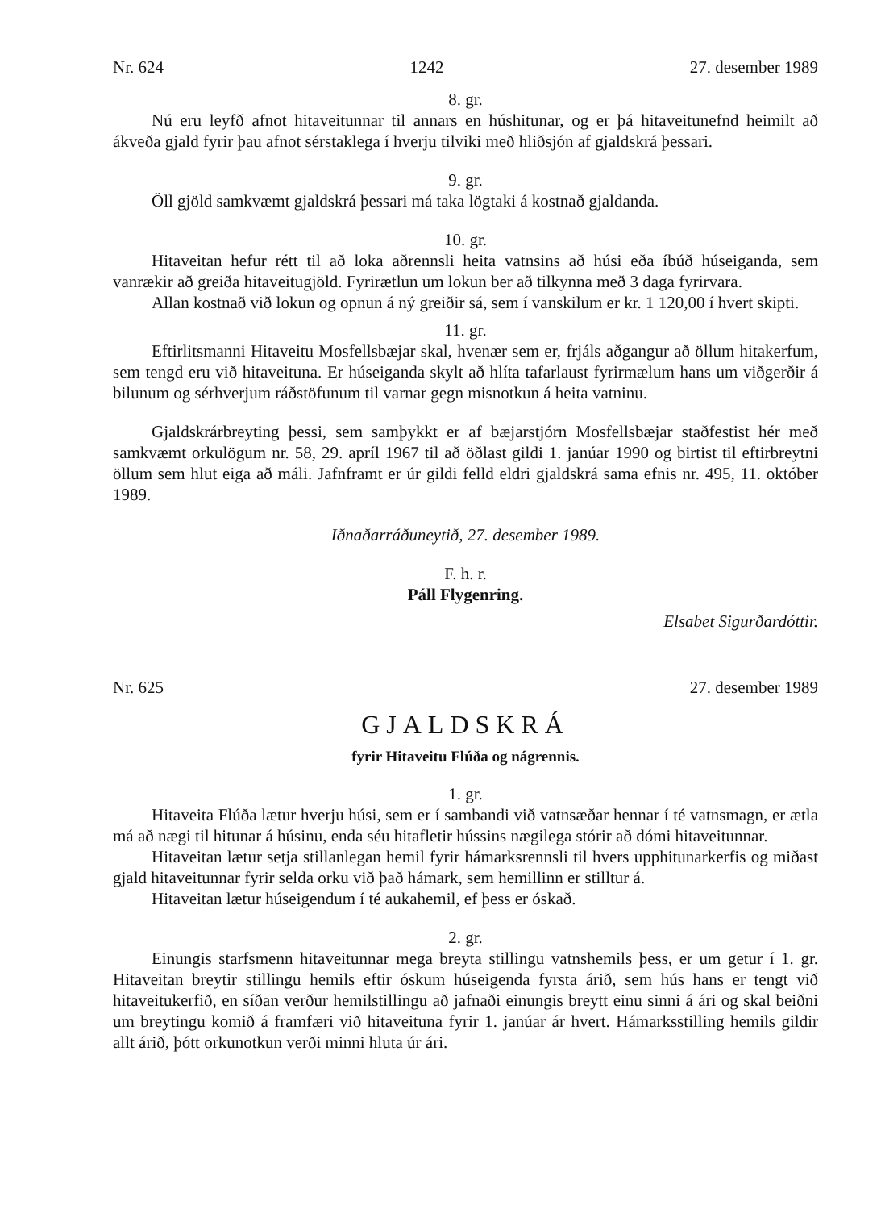Nr. 624 1242 27. desember 1989
8. gr.
Nú eru leyfð afnot hitaveitunnar til annars en húshitunar, og er þá hitaveitunefnd heimilt að ákveða gjald fyrir þau afnot sérstaklega í hverju tilviki með hliðsjón af gjaldskrá þessari.
9. gr.
Öll gjöld samkvæmt gjaldskrá þessari má taka lögtaki á kostnað gjaldanda.
10. gr.
Hitaveitan hefur rétt til að loka aðrennsli heita vatnsins að húsi eða íbúð húseiganda, sem vanrækir að greiða hitaveitugjöld. Fyrirætlun um lokun ber að tilkynna með 3 daga fyrirvara.
Allan kostnað við lokun og opnun á ný greiðir sá, sem í vanskilum er kr. 1 120,00 í hvert skipti.
11. gr.
Eftirlitsmanni Hitaveitu Mosfellsbæjar skal, hvenær sem er, frjáls aðgangur að öllum hitakerfum, sem tengd eru við hitaveituna. Er húseiganda skylt að hlíta tafarlaust fyrirmælum hans um viðgerðir á bilunum og sérhverjum ráðstöfunum til varnar gegn misnotkun á heita vatninu.
Gjaldskrárbreyting þessi, sem samþykkt er af bæjarstjórn Mosfellsbæjar staðfestist hér með samkvæmt orkulögum nr. 58, 29. apríl 1967 til að öðlast gildi 1. janúar 1990 og birtist til eftirbreytni öllum sem hlut eiga að máli. Jafnframt er úr gildi felld eldri gjaldskrá sama efnis nr. 495, 11. október 1989.
Iðnaðarráðuneytið, 27. desember 1989.
F. h. r.
Páll Flygenring.
Elsabet Sigurðardóttir.
Nr. 625 27. desember 1989
GJALDSKRÁ
fyrir Hitaveitu Flúða og nágrennis.
1. gr.
Hitaveita Flúða lætur hverju húsi, sem er í sambandi við vatnsæðar hennar í té vatnsmagn, er ætla má að nægi til hitunar á húsinu, enda séu hitafletir hússins nægilega stórir að dómi hitaveitunnar.
Hitaveitan lætur setja stillanlegan hemil fyrir hámarksrennsli til hvers upphitunarkerfis og miðast gjald hitaveitunnar fyrir selda orku við það hámark, sem hemillinn er stilltur á.
Hitaveitan lætur húseigendum í té aukahemil, ef þess er óskað.
2. gr.
Einungis starfsmenn hitaveitunnar mega breyta stillingu vatnshemils þess, er um getur í 1. gr. Hitaveitan breytir stillingu hemils eftir óskum húseigenda fyrsta árið, sem hús hans er tengt við hitaveitukerfið, en síðan verður hemilstillingu að jafnaði einungis breytt einu sinni á ári og skal beiðni um breytingu komið á framfæri við hitaveituna fyrir 1. janúar ár hvert. Hámarksstilling hemils gildir allt árið, þótt orkunotkun verði minni hluta úr ári.